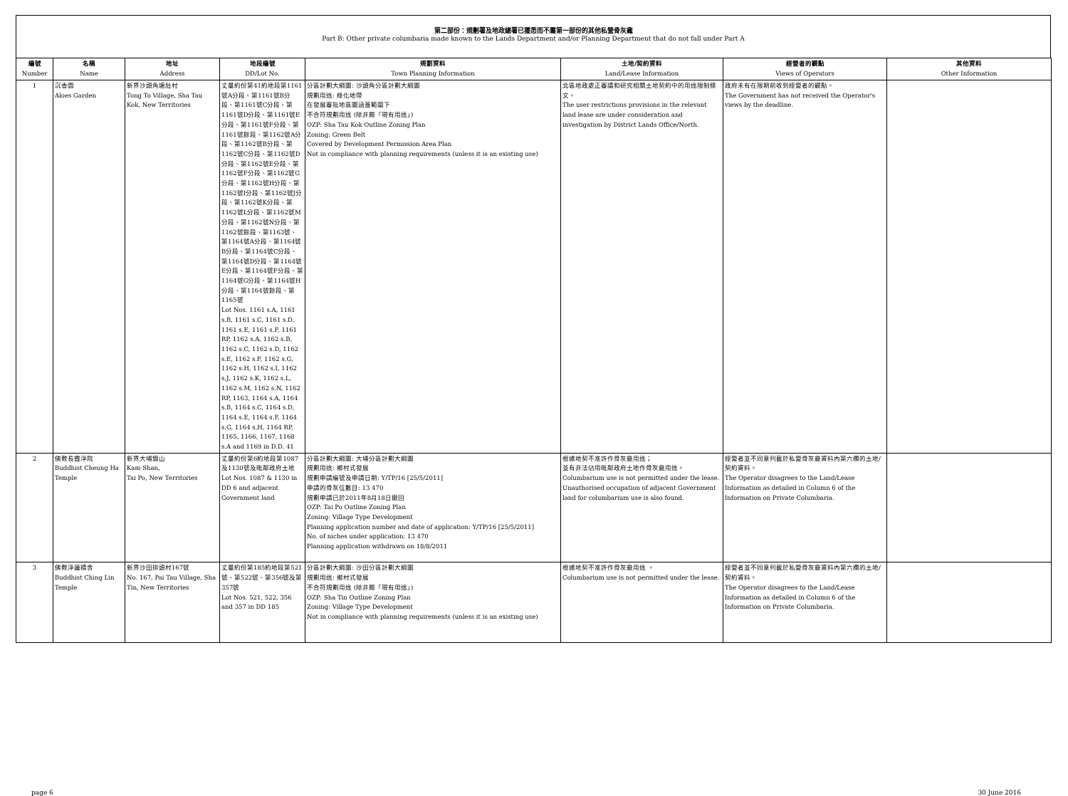第二部份：規劃署及地政總署已獲悉而不屬第一部份的其他私營骨灰龕
Part B: Other private columbaria made known to the Lands Department and/or Planning Department that do not fall under Part A
| 編號 Number | 名稱 Name | 地址 Address | 地段編號 DD/Lot No. | 規劃資料 Town Planning Information | 土地/契約資料 Land/Lease Information | 經營者的觀點 Views of Operators | 其他資料 Other Information |
| --- | --- | --- | --- | --- | --- | --- | --- |
| 1 | 沉香園 Aloes Garden | 新界沙頭角塘肚村 Tong To Village, Sha Tau Kok, New Territories | 丈量約份第41約地段第1161號A分段、第1161號B分段、第1161號C分段、第1161號D分段、第1161號E分段、第1161號F分段、第1161號餘段、第1162號A分段、第1162號B分段、第1162號C分段、第1162號D分段、第1162號E分段、第1162號F分段、第1162號G分段、第1162號H分段、第1162號I分段、第1162號J分段、第1162號K分段、第1162號L分段、第1162號M分段、第1162號N分段、第1162號餘段、第1163號、第1164號A分段、第1164號B分段、第1164號C分段、第1164號D分段、第1164號E分段、第1164號F分段、第1164號G分段、第1164號H分段、第1164號餘段、第1165號 Lot Nos. 1161 s.A, 1161 s.B, 1161 s.C, 1161 s.D, 1161 s.E, 1161 s.F, 1161 RP, 1162 s.A, 1162 s.B, 1162 s.C, 1162 s.D, 1162 s.E, 1162 s.F, 1162 s.G, 1162 s.H, 1162 s.I, 1162 s.J, 1162 s.K, 1162 s.L, 1162 s.M, 1162 s.N, 1162 RP, 1163, 1164 s.A, 1164 s.B, 1164 s.C, 1164 s.D, 1164 s.E, 1164 s.F, 1164 s.G, 1164 s.H, 1164 RP, 1165, 1166, 1167, 1168 s.A and 1169 in D.D. 41 | 分區計劃大綱圖: 沙頭角分區計劃大綱圖 規劃用途: 綠化地帶 在發展審批地區圖涵蓋範圍下 不合符規劃用途 (除非屬「現有用途」) OZP: Sha Tau Kok Outline Zoning Plan Zoning: Green Belt Covered by Development Permission Area Plan Not in compliance with planning requirements (unless it is an existing use) | 北區地政處正審議和研究相關土地契約中的用途限制條文。 The user restrictions provisions in the relevant land lease are under consideration and investigation by District Lands Office/North. | 政府未有在限期前收到經營者的觀點。 The Government has not received the Operator's views by the deadline. | |
| 2 | 佛教長霞淨院 Buddhist Cheung Ha Temple | 新界大埔錦山 Kam Shan, Tai Po, New Territories | 丈量約份第6約地段第1087及1130號及毗鄰政府土地 Lot Nos. 1087 & 1130 in DD 6 and adjacent Government land | 分區計劃大綱圖: 大埔分區計劃大綱圖 規劃用途: 鄉村式發展 規劃申請編號及申請日期: Y/TP/16 [25/5/2011] 申請的骨灰位數目: 13 470 規劃申請已於2011年8月18日撤回 OZP: Tai Po Outline Zoning Plan Zoning: Village Type Development Planning application number and date of application: Y/TP/16 [25/5/2011] No. of niches under application: 13 470 Planning application withdrawn on 18/8/2011 | 根據地契不准許作骨灰龕用途； 並有非法佔用毗鄰政府土地作骨灰龕用途。 Columbarium use is not permitted under the lease. Unauthorised occupation of adjacent Government land for columbarium use is also found. | 經營者並不同意列載於私營骨灰龕資料內第六欄的土地/契約資料。 The Operator disagrees to the Land/Lease Information as detailed in Column 6 of the Information on Private Columbaria. | |
| 3 | 佛教淨蓮精舍 Buddhist Ching Lin Temple | 新界沙田排頭村167號 No. 167, Pai Tau Village, Sha Tin, New Territories | 丈量約份第185約地段第521號、第522號、第356號及第357號 Lot Nos. 521, 522, 356 and 357 in DD 185 | 分區計劃大綱圖: 沙田分區計劃大綱圖 規劃用途: 鄉村式發展 不合符規劃用途 (除非屬「現有用途」) OZP: Sha Tin Outline Zoning Plan Zoning: Village Type Development Not in compliance with planning requirements (unless it is an existing use) | 根據地契不准許作骨灰龕用途 。 Columbarium use is not permitted under the lease. | 經營者並不同意列載於私營骨灰龕資料內第六欄的土地/契約資料。 The Operator disagrees to the Land/Lease Information as detailed in Column 6 of the Information on Private Columbaria. | |
page 6 30 June 2016